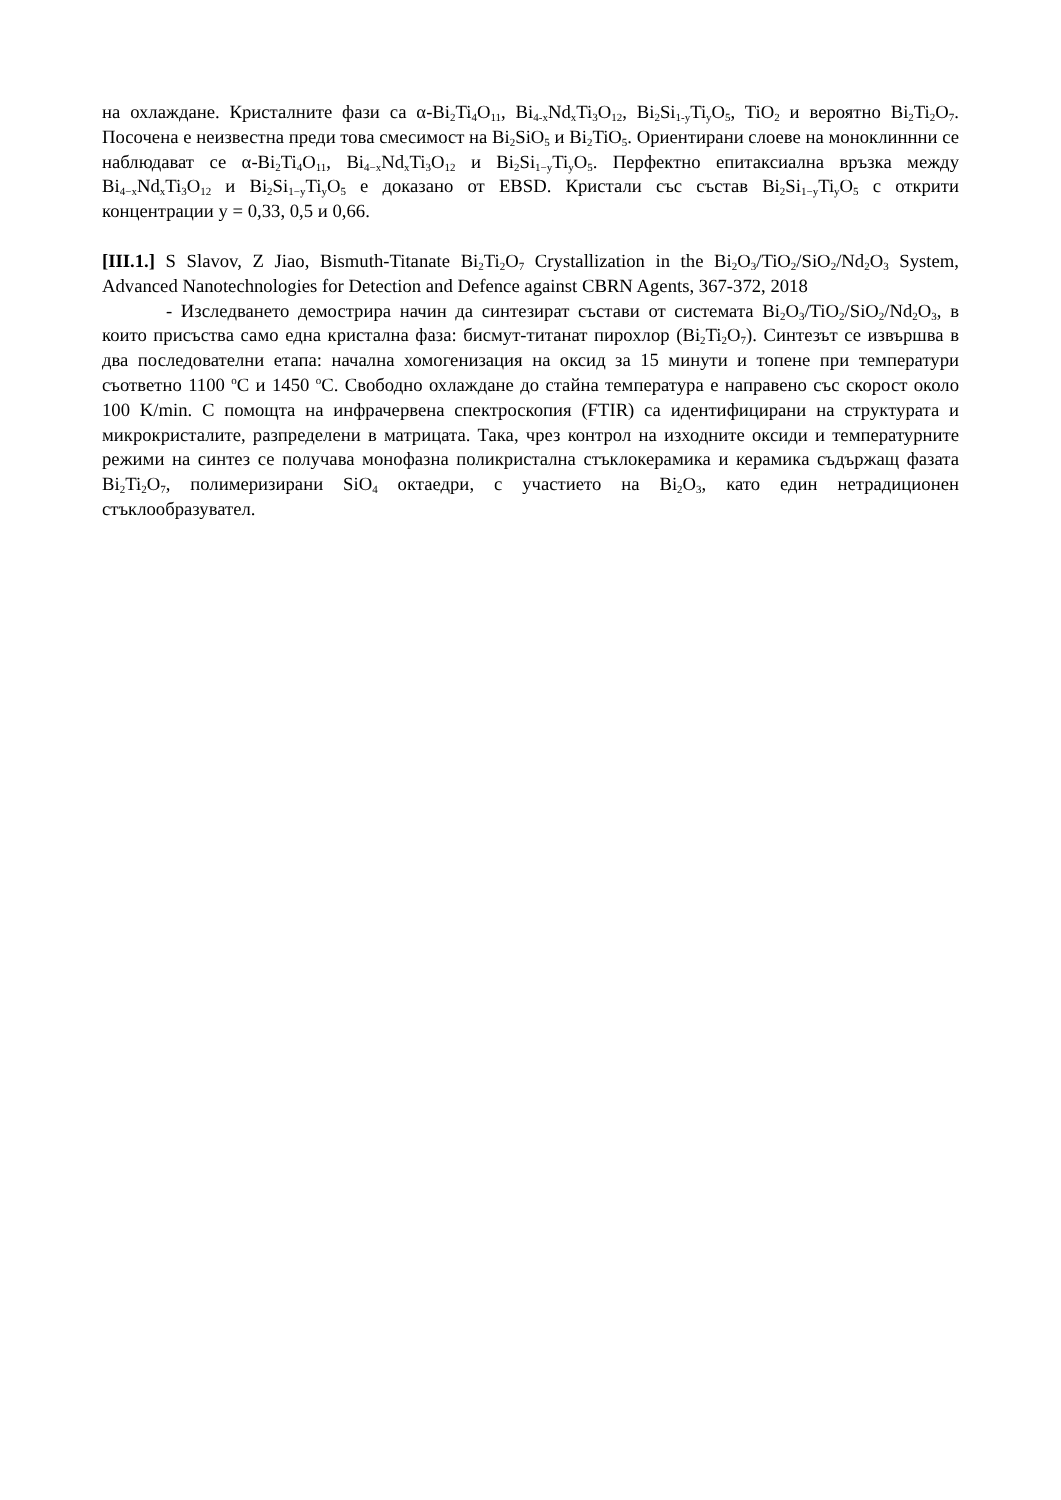на охлаждане. Кристалните фази са α-Bi<sub>2</sub>Ti<sub>4</sub>O<sub>11</sub>, Bi<sub>4-x</sub>Nd<sub>x</sub>Ti<sub>3</sub>O<sub>12</sub>, Bi<sub>2</sub>Si<sub>1-y</sub>Ti<sub>y</sub>O<sub>5</sub>, TiO<sub>2</sub> и вероятно Bi<sub>2</sub>Ti<sub>2</sub>O<sub>7</sub>. Посочена е неизвестна преди това смесимост на Bi<sub>2</sub>SiO<sub>5</sub> и Bi<sub>2</sub>TiO<sub>5</sub>. Ориентирани слоеве на моноклиннни се наблюдават се α-Bi<sub>2</sub>Ti<sub>4</sub>O<sub>11</sub>, Bi<sub>4−x</sub>Nd<sub>x</sub>Ti<sub>3</sub>O<sub>12</sub> и Bi<sub>2</sub>Si<sub>1−y</sub>Ti<sub>y</sub>O<sub>5</sub>. Перфектно епитаксиална връзка между Bi<sub>4−x</sub>Nd<sub>x</sub>Ti<sub>3</sub>O<sub>12</sub> и Bi<sub>2</sub>Si<sub>1−y</sub>Ti<sub>y</sub>O<sub>5</sub> е доказано от EBSD. Кристали със състав Bi<sub>2</sub>Si<sub>1−y</sub>Ti<sub>y</sub>O<sub>5</sub> с открити концентрации y = 0,33, 0,5 и 0,66.
[III.1.] S Slavov, Z Jiao, Bismuth-Titanate Bi<sub>2</sub>Ti<sub>2</sub>O<sub>7</sub> Crystallization in the Bi<sub>2</sub>O<sub>3</sub>/TiO<sub>2</sub>/SiO<sub>2</sub>/Nd<sub>2</sub>O<sub>3</sub> System, Advanced Nanotechnologies for Detection and Defence against CBRN Agents, 367-372, 2018
- Изследването демострира начин да синтезират състави от системата Bi<sub>2</sub>O<sub>3</sub>/TiO<sub>2</sub>/SiO<sub>2</sub>/Nd<sub>2</sub>O<sub>3</sub>, в които присъства само една кристална фаза: бисмут-титанат пирохлор (Bi<sub>2</sub>Ti<sub>2</sub>O<sub>7</sub>). Синтезът се извършва в два последователни етапа: начална хомогенизация на оксид за 15 минути и топене при температури съответно 1100 <sup>o</sup>C и 1450 <sup>o</sup>C. Свободно охлаждане до стайна температура е направено със скорост около 100 K/min. С помощта на инфрачервена спектроскопия (FTIR) са идентифицирани на структурата и микрокристалите, разпределени в матрицата. Така, чрез контрол на изходните оксиди и температурните режими на синтез се получава монофазна поликристална стъклокерамика и керамика съдържащ фазата Bi<sub>2</sub>Ti<sub>2</sub>O<sub>7</sub>, полимеризирани SiO<sub>4</sub> октаедри, с участието на Bi<sub>2</sub>O<sub>3</sub>, като един нетрадиционен стъклообразувател.